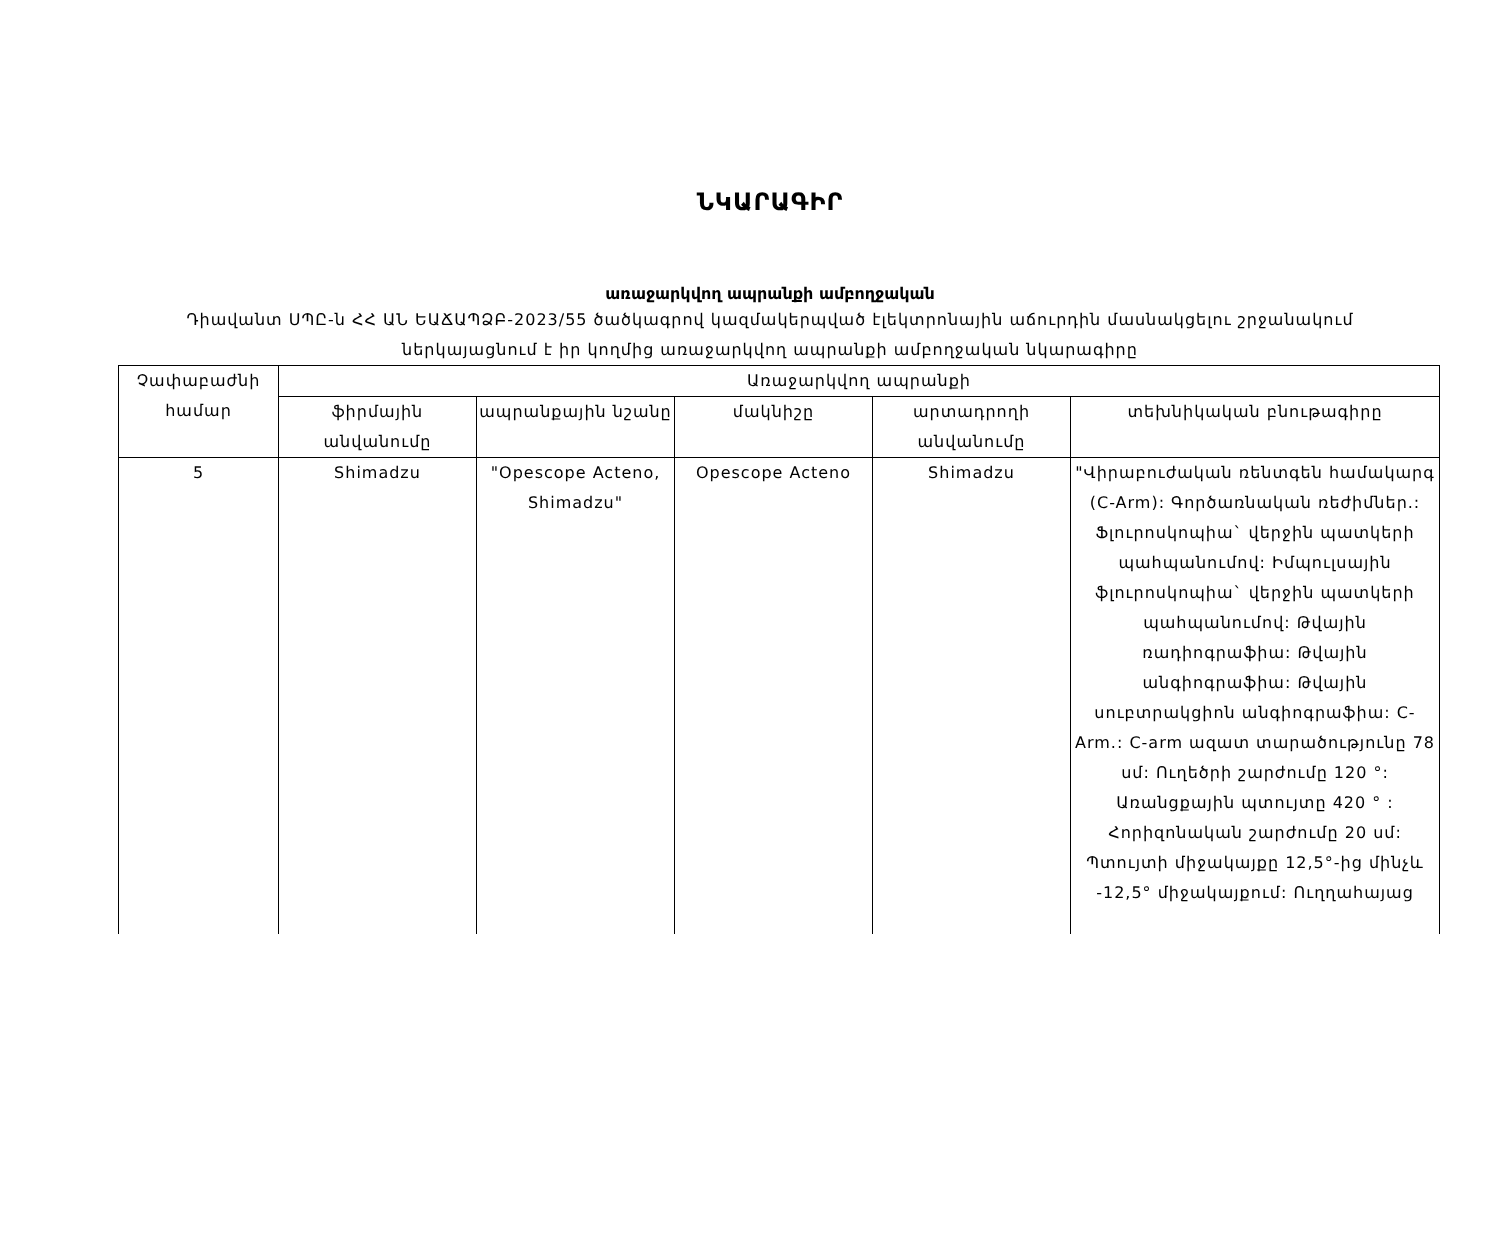ՆԿԱՐԱԳԻՐ
առաջարկվող ապրանքի ամբողջական
Դիավանտ ՍՊԸ-ն ՀՀ ԱՆ ԵԱՃԱՊՁԲ-2023/55 ծածկագրով կազմակերպված էլեկտրոնային աճուրդին մասնակցելու շրջանակում
ներկայացնում է իր կողմից առաջարկվող ապրանքի ամբողջական նկարագիրը
| Չափաբաժնի համար | Առաջարկվող ապրանքի | | | | |
| | ֆիրմային անվանումը | ապրանքային նշանը | մակնիշը | արտադրողի անվանումը | տեխնիկական բնութագիրը |
| 5 | Shimadzu | "Opescope Acteno, Shimadzu" | Opescope Acteno | Shimadzu | "Վիրաբուժական ռենտգեն համակարգ (C-Arm): Գործառնական ռեժիմներ.: Ֆլուրոսկոպիա` վերջին պատկերի պահպանումով: Իմպուլսային ֆլուրոսկոպիա` վերջին պատկերի պահպանումով: Թվային ռադիոգրաֆիա: Թվային անգիոգրաֆիա: Թվային սուբտրակցիոն անգիոգրաֆիա: C-Arm.: C-arm ազատ տարածությունը 78 սմ: Ուղեծրի շարժումը 120 °: Առանցքային պտույտը 420 ° : Հորիզոնական շարժումը 20 սմ: Պտույտի միջակայքը 12,5°-ից մինչև -12,5° միջակայքում: Ուղղահայաց |